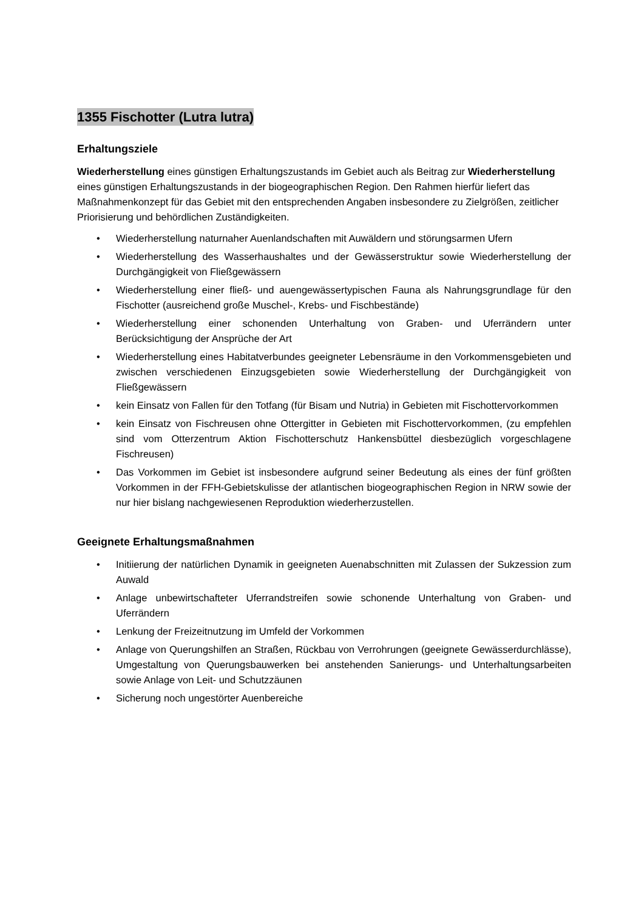1355 Fischotter (Lutra lutra)
Erhaltungsziele
Wiederherstellung eines günstigen Erhaltungszustands im Gebiet auch als Beitrag zur Wiederherstellung eines günstigen Erhaltungszustands in der biogeographischen Region. Den Rahmen hierfür liefert das Maßnahmenkonzept für das Gebiet mit den entsprechenden Angaben insbesondere zu Zielgrößen, zeitlicher Priorisierung und behördlichen Zuständigkeiten.
• Wiederherstellung naturnaher Auenlandschaften mit Auwäldern und störungsarmen Ufern
• Wiederherstellung des Wasserhaushaltes und der Gewässerstruktur sowie Wiederherstellung der Durchgängigkeit von Fließgewässern
• Wiederherstellung einer fließ- und auengewässertypischen Fauna als Nahrungsgrundlage für den Fischotter (ausreichend große Muschel-, Krebs- und Fischbestände)
• Wiederherstellung einer schonenden Unterhaltung von Graben- und Uferrändern unter Berücksichtigung der Ansprüche der Art
• Wiederherstellung eines Habitatverbundes geeigneter Lebensräume in den Vorkommensgebieten und zwischen verschiedenen Einzugsgebieten sowie Wiederherstellung der Durchgängigkeit von Fließgewässern
• kein Einsatz von Fallen für den Totfang (für Bisam und Nutria) in Gebieten mit Fischottervorkommen
• kein Einsatz von Fischreusen ohne Ottergitter in Gebieten mit Fischottervorkommen, (zu empfehlen sind vom Otterzentrum Aktion Fischotterschutz Hankensbüttel diesbezüglich vorgeschlagene Fischreusen)
• Das Vorkommen im Gebiet ist insbesondere aufgrund seiner Bedeutung als eines der fünf größten Vorkommen in der FFH-Gebietskulisse der atlantischen biogeographischen Region in NRW sowie der nur hier bislang nachgewiesenen Reproduktion wiederherzustellen.
Geeignete Erhaltungsmaßnahmen
• Initiierung der natürlichen Dynamik in geeigneten Auenabschnitten mit Zulassen der Sukzession zum Auwald
• Anlage unbewirtschafteter Uferrandstreifen sowie schonende Unterhaltung von Graben- und Uferrändern
• Lenkung der Freizeitnutzung im Umfeld der Vorkommen
• Anlage von Querungshilfen an Straßen, Rückbau von Verrohrungen (geeignete Gewässerdurchlässe), Umgestaltung von Querungsbauwerken bei anstehenden Sanierungs- und Unterhaltungsarbeiten sowie Anlage von Leit- und Schutzzäunen
• Sicherung noch ungestörter Auenbereiche